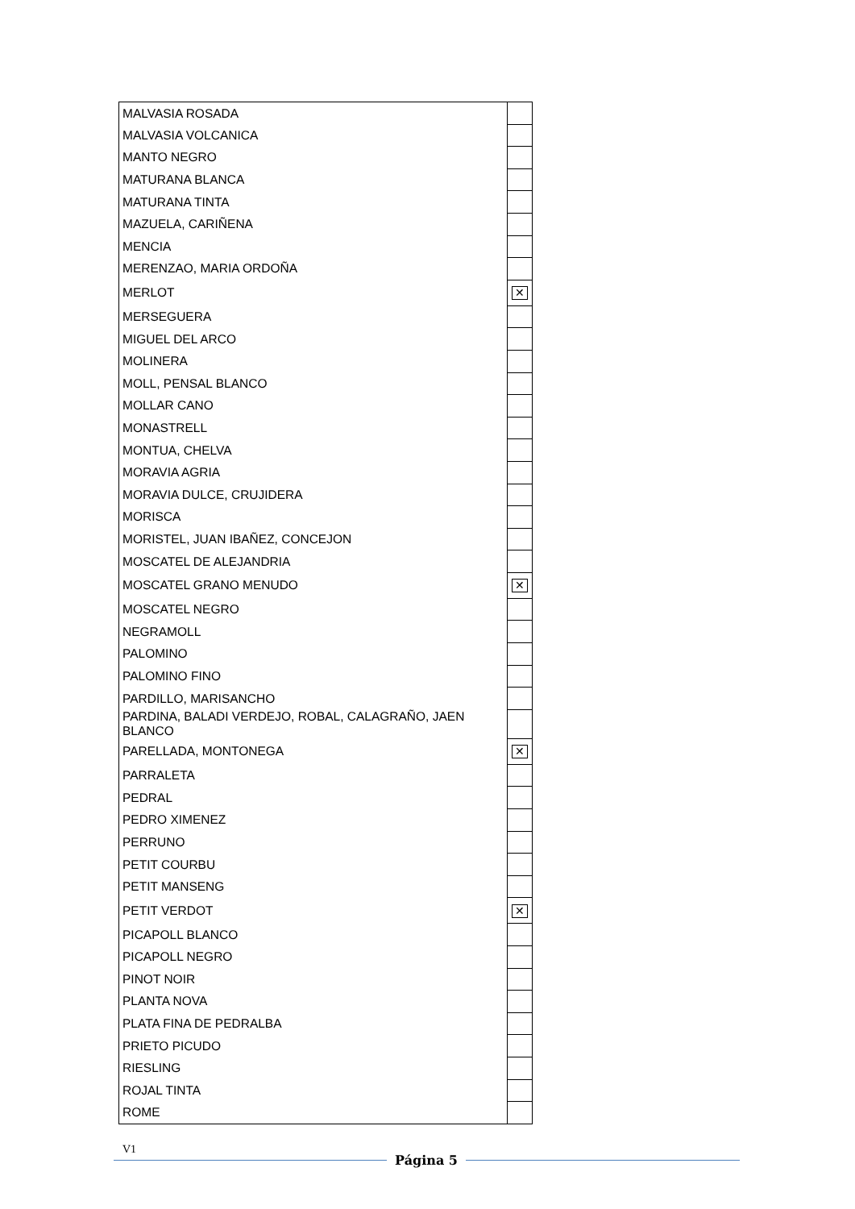| MALVASIA ROSADA | |
| MALVASIA VOLCANICA | |
| MANTO NEGRO | |
| MATURANA BLANCA | |
| MATURANA TINTA | |
| MAZUELA, CARIÑENA | |
| MENCIA | |
| MERENZAO, MARIA ORDOÑA | |
| MERLOT | ✕ |
| MERSEGUERA | |
| MIGUEL DEL ARCO | |
| MOLINERA | |
| MOLL, PENSAL BLANCO | |
| MOLLAR CANO | |
| MONASTRELL | |
| MONTUA, CHELVA | |
| MORAVIA AGRIA | |
| MORAVIA DULCE, CRUJIDERA | |
| MORISCA | |
| MORISTEL, JUAN IBAÑEZ, CONCEJON | |
| MOSCATEL DE ALEJANDRIA | |
| MOSCATEL GRANO MENUDO | ✕ |
| MOSCATEL NEGRO | |
| NEGRAMOLL | |
| PALOMINO | |
| PALOMINO FINO | |
| PARDILLO, MARISANCHO | |
| PARDINA, BALADI VERDEJO, ROBAL, CALAGRAÑO, JAEN BLANCO | |
| PARELLADA, MONTONEGA | ✕ |
| PARRALETA | |
| PEDRAL | |
| PEDRO XIMENEZ | |
| PERRUNO | |
| PETIT COURBU | |
| PETIT MANSENG | |
| PETIT VERDOT | ✕ |
| PICAPOLL BLANCO | |
| PICAPOLL NEGRO | |
| PINOT NOIR | |
| PLANTA NOVA | |
| PLATA FINA DE PEDRALBA | |
| PRIETO PICUDO | |
| RIESLING | |
| ROJAL TINTA | |
| ROME | |
V1
Página 5